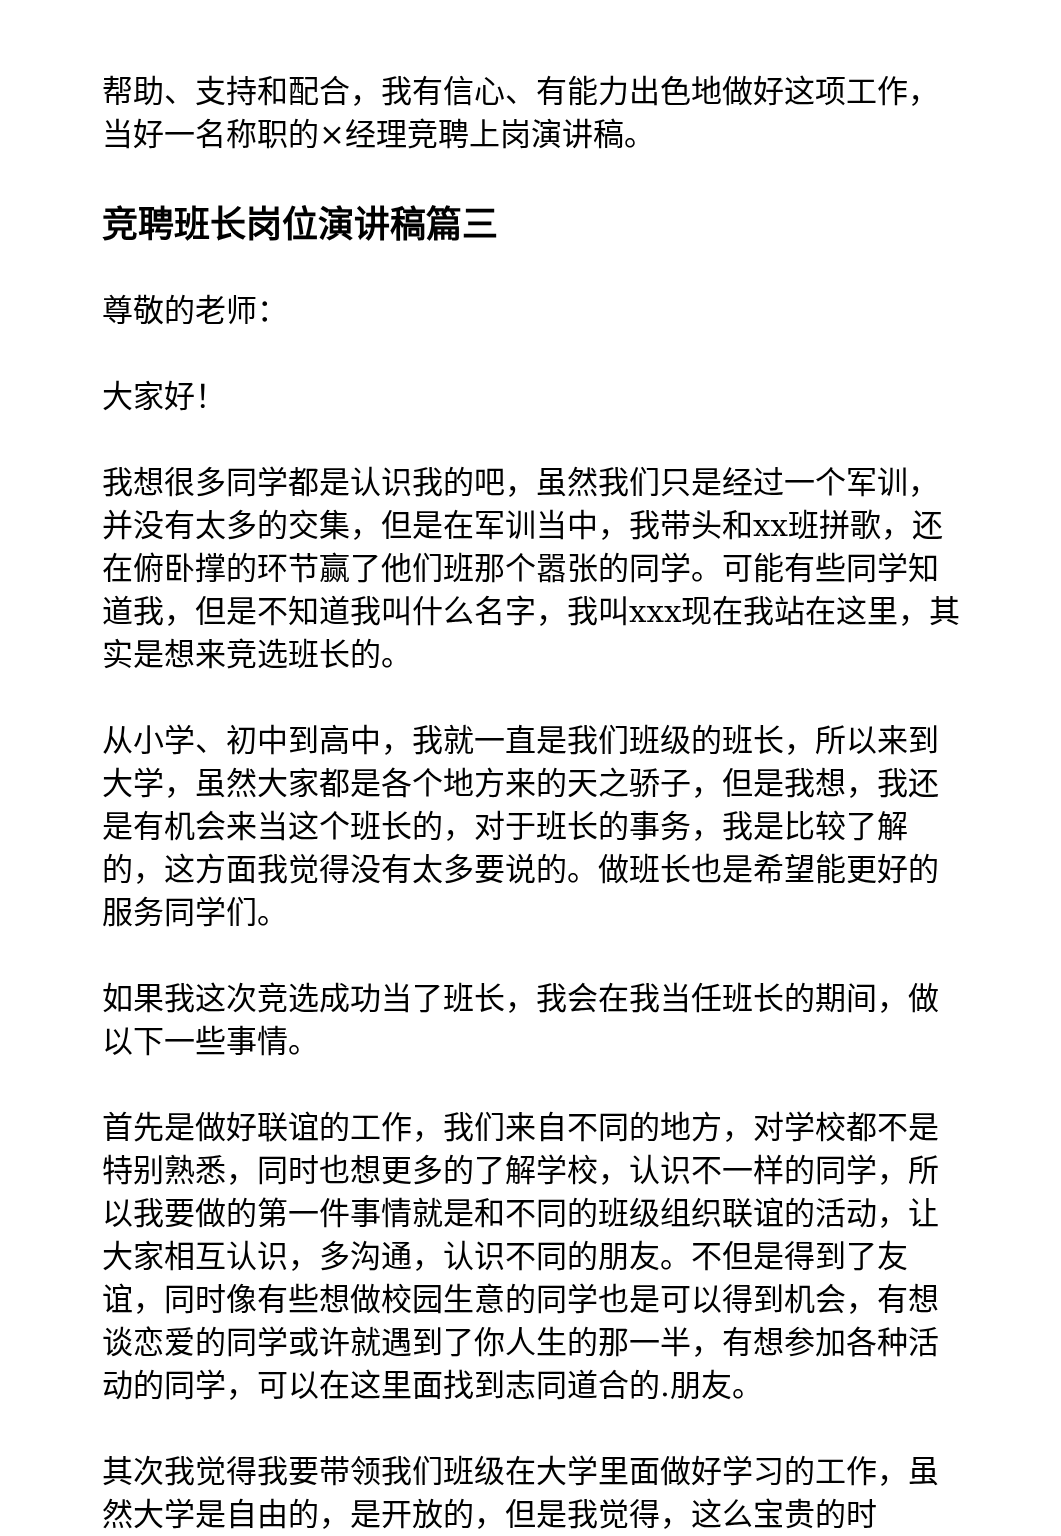帮助、支持和配合，我有信心、有能力出色地做好这项工作，当好一名称职的×经理竞聘上岗演讲稿。
竞聘班长岗位演讲稿篇三
尊敬的老师：
大家好！
我想很多同学都是认识我的吧，虽然我们只是经过一个军训，并没有太多的交集，但是在军训当中，我带头和xx班拼歌，还在俯卧撑的环节赢了他们班那个嚣张的同学。可能有些同学知道我，但是不知道我叫什么名字，我叫xxx现在我站在这里，其实是想来竞选班长的。
从小学、初中到高中，我就一直是我们班级的班长，所以来到大学，虽然大家都是各个地方来的天之骄子，但是我想，我还是有机会来当这个班长的，对于班长的事务，我是比较了解的，这方面我觉得没有太多要说的。做班长也是希望能更好的服务同学们。
如果我这次竞选成功当了班长，我会在我当任班长的期间，做以下一些事情。
首先是做好联谊的工作，我们来自不同的地方，对学校都不是特别熟悉，同时也想更多的了解学校，认识不一样的同学，所以我要做的第一件事情就是和不同的班级组织联谊的活动，让大家相互认识，多沟通，认识不同的朋友。不但是得到了友谊，同时像有些想做校园生意的同学也是可以得到机会，有想谈恋爱的同学或许就遇到了你人生的那一半，有想参加各种活动的同学，可以在这里面找到志同道合的.朋友。
其次我觉得我要带领我们班级在大学里面做好学习的工作，虽然大学是自由的，是开放的，但是我觉得，这么宝贵的时